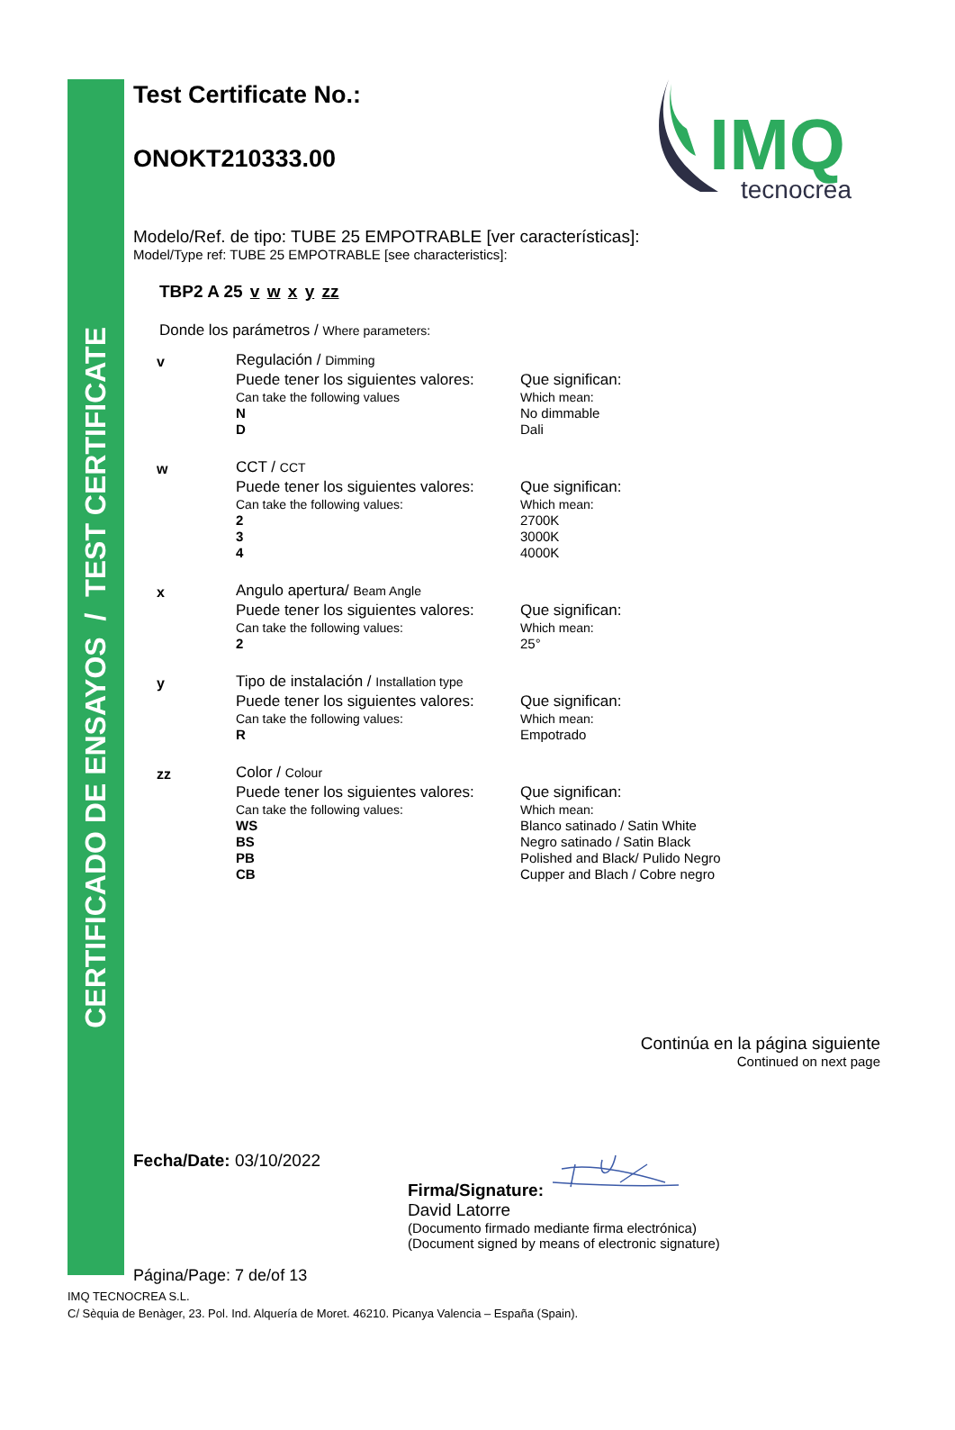CERTIFICADO DE ENSAYOS / TEST CERTIFICATE
IMQ
tecnocrea
Test Certificate No.:
ONOKT210333.00
Modelo/Ref. de tipo: TUBE 25 EMPOTRABLE [ver características]:
Model/Type ref: TUBE 25 EMPOTRABLE [see characteristics]:
TBP2 A 25 v w x y zz
Donde los parámetros / Where parameters:
| v | Regulación / Dimming | |
| | Puede tener los siguientes valores: | Que significan: |
| | Can take the following values | Which mean: |
| | N | No dimmable |
| | D | Dali |
| w | CCT / CCT | |
| | Puede tener los siguientes valores: | Que significan: |
| | Can take the following values: | Which mean: |
| | 2 | 2700K |
| | 3 | 3000K |
| | 4 | 4000K |
| x | Angulo apertura/ Beam Angle | |
| | Puede tener los siguientes valores: | Que significan: |
| | Can take the following values: | Which mean: |
| | 2 | 25° |
| y | Tipo de instalación / Installation type | |
| | Puede tener los siguientes valores: | Que significan: |
| | Can take the following values: | Which mean: |
| | R | Empotrado |
| zz | Color / Colour | |
| | Puede tener los siguientes valores: | Que significan: |
| | Can take the following values: | Which mean: |
| | WS | Blanco satinado / Satin White |
| | BS | Negro satinado / Satin Black |
| | PB | Polished and Black/ Pulido Negro |
| | CB | Cupper and Blach / Cobre negro |
Continúa en la página siguiente
Continued on next page
Fecha/Date: 03/10/2022 Firma/Signature:
David Latorre
(Documento firmado mediante firma electrónica)
(Document signed by means of electronic signature)
Página/Page: 7 de/of 13
IMQ TECNOCREA S.L.
C/ Sèquia de Benàger, 23. Pol. Ind. Alquería de Moret. 46210. Picanya Valencia – España (Spain).